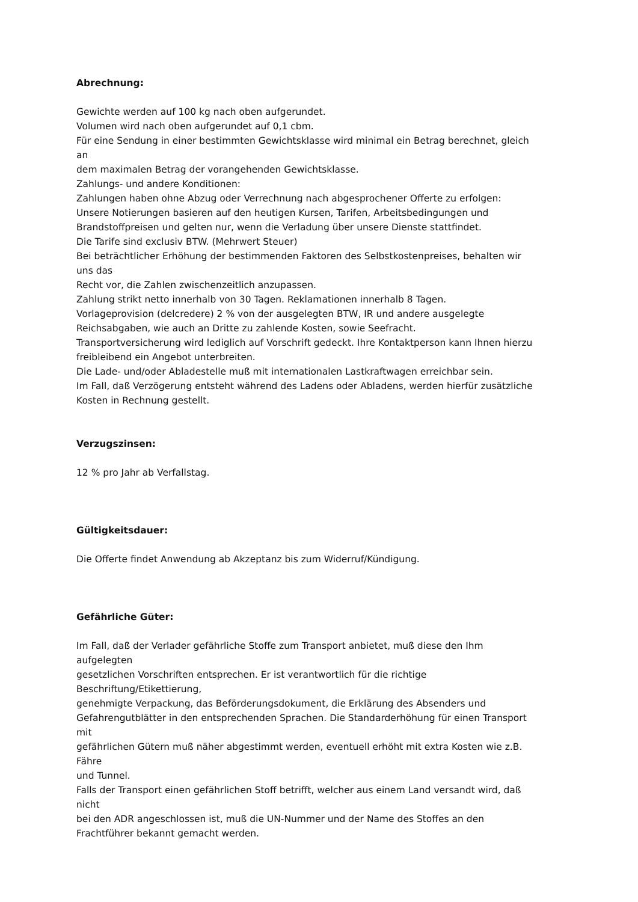Abrechnung:
Gewichte werden auf 100 kg nach oben aufgerundet.
Volumen wird nach oben aufgerundet auf 0,1 cbm.
Für eine Sendung in einer bestimmten Gewichtsklasse wird minimal ein Betrag berechnet, gleich
an
dem maximalen Betrag der vorangehenden Gewichtsklasse.
Zahlungs- und andere Konditionen:
Zahlungen haben ohne Abzug oder Verrechnung nach abgesprochener Offerte zu erfolgen:
Unsere Notierungen basieren auf den heutigen Kursen, Tarifen, Arbeitsbedingungen und
Brandstoffpreisen und gelten nur, wenn die Verladung über unsere Dienste stattfindet.
Die Tarife sind exclusiv BTW. (Mehrwert Steuer)
Bei beträchtlicher Erhöhung der bestimmenden Faktoren des Selbstkostenpreises, behalten wir
uns das
Recht vor, die Zahlen zwischenzeitlich anzupassen.
Zahlung strikt netto innerhalb von 30 Tagen. Reklamationen innerhalb 8 Tagen.
Vorlageprovision (delcredere) 2 % von der ausgelegten BTW, IR und andere ausgelegte
Reichsabgaben, wie auch an Dritte zu zahlende Kosten, sowie Seefracht.
Transportversicherung wird lediglich auf Vorschrift gedeckt. Ihre Kontaktperson kann Ihnen hierzu
freibleibend ein Angebot unterbreiten.
Die Lade- und/oder Abladestelle muß mit internationalen Lastkraftwagen erreichbar sein.
Im Fall, daß Verzögerung entsteht während des Ladens oder Abladens, werden hierfür zusätzliche
Kosten in Rechnung gestellt.
Verzugszinsen:
12 % pro Jahr ab Verfallstag.
Gültigkeitsdauer:
Die Offerte findet Anwendung ab Akzeptanz bis zum Widerruf/Kündigung.
Gefährliche Güter:
Im Fall, daß der Verlader gefährliche Stoffe zum Transport anbietet, muß diese den Ihm
aufgelegten
gesetzlichen Vorschriften entsprechen. Er ist verantwortlich für die richtige
Beschriftung/Etikettierung,
genehmigte Verpackung, das Beförderungsdokument, die Erklärung des Absenders und
Gefahrengutblätter in den entsprechenden Sprachen. Die Standarderhöhung für einen Transport
mit
gefährlichen Gütern muß näher abgestimmt werden, eventuell erhöht mit extra Kosten wie z.B.
Fähre
und Tunnel.
Falls der Transport einen gefährlichen Stoff betrifft, welcher aus einem Land versandt wird, daß
nicht
bei den ADR angeschlossen ist, muß die UN-Nummer und der Name des Stoffes an den
Frachtführer bekannt gemacht werden.